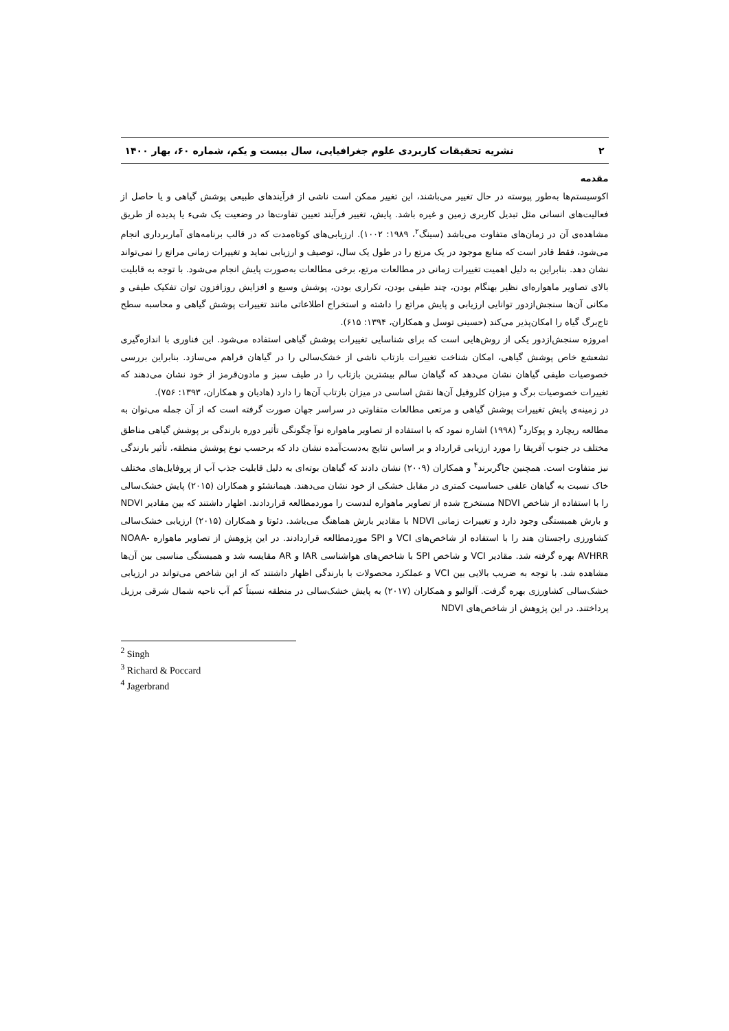۲ نشریه تحقیقات کاربردی علوم جغرافیایی، سال بیست و یکم، شماره ۶۰، بهار ۱۴۰۰
مقدمه
اکوسیستم‌ها به‌طور پیوسته در حال تغییر می‌باشند، این تغییر ممکن است ناشی از فرآیندهای طبیعی پوشش گیاهی و یا حاصل از فعالیت‌های انسانی مثل تبدیل کاربری زمین و غیره باشد. پایش، تغییر فرآیند تعیین تفاوت‌ها در وضعیت یک شیء یا پدیده از طریق مشاهده‌ی آن در زمان‌های متفاوت می‌باشد (سینگ<sup>۲</sup>، ۱۹۸۹: ۱۰۰۲). ارزیابی‌های کوتاه‌مدت که در قالب برنامه‌های آماربرداری انجام می‌شود، فقط قادر است که منابع موجود در یک مرتع را در طول یک سال، توصیف و ارزیابی نماید و تغییرات زمانی مراتع را نمی‌تواند نشان دهد. بنابراین به دلیل اهمیت تغییرات زمانی در مطالعات مرتع، برخی مطالعات به‌صورت پایش انجام می‌شود. با توجه به قابلیت بالای تصاویر ماهواره‌ای نظیر بهنگام بودن، چند طیفی بودن، تکراری بودن، پوشش وسیع و افزایش روزافزون توان تفکیک طیفی و مکانی آن‌ها سنجش‌ازدور توانایی ارزیابی و پایش مراتع را داشته و استخراج اطلاعاتی مانند تغییرات پوشش گیاهی و محاسبه سطح تاج‌برگ گیاه را امکان‌پذیر می‌کند (حسینی توسل و همکاران، ۱۳۹۴: ۶۱۵).
امروزه سنجش‌ازدور یکی از روش‌هایی است که برای شناسایی تغییرات پوشش گیاهی استفاده می‌شود. این فناوری با اندازه‌گیری تشعشع خاص پوشش گیاهی، امکان شناخت تغییرات بازتاب ناشی از خشک‌سالی را در گیاهان فراهم می‌سازد. بنابراین بررسی خصوصیات طیفی گیاهان نشان می‌دهد که گیاهان سالم بیشترین بازتاب را در طیف سبز و مادون‌قرمز از خود نشان می‌دهند که تغییرات خصوصیات برگ و میزان کلروفیل آن‌ها نقش اساسی در میزان بازتاب آن‌ها را دارد (هادیان و همکاران، ۱۳۹۳: ۷۵۶).
در زمینه‌ی پایش تغییرات پوشش گیاهی و مرتعی مطالعات متفاوتی در سراسر جهان صورت گرفته است که از آن جمله می‌توان به مطالعه ریچارد و پوکارد<sup>۳</sup> (۱۹۹۸) اشاره نمود که با استفاده از تصاویر ماهواره نوآ چگونگی تأثیر دوره بارندگی بر پوشش گیاهی مناطق مختلف در جنوب آفریقا را مورد ارزیابی قرارداد و بر اساس نتایج به‌دست‌آمده نشان داد که برحسب نوع پوشش منطقه، تأثیر بارندگی نیز متفاوت است. همچنین جاگربرند<sup>۴</sup> و همکاران (۲۰۰۹) نشان دادند که گیاهان بوته‌ای به دلیل قابلیت جذب آب از پروفایل‌های مختلف خاک نسبت به گیاهان علفی حساسیت کمتری در مقابل خشکی از خود نشان می‌دهند. هیمانشئو و همکاران (۲۰۱۵) پایش خشک‌سالی را با استفاده از شاخص NDVI مستخرج شده از تصاویر ماهواره لندست را موردمطالعه قراردادند. اظهار داشتند که بین مقادیر NDVI و بارش همبستگی وجود دارد و تغییرات زمانی NDVI با مقادیر بارش هماهنگ می‌باشد. دئوتا و همکاران (۲۰۱۵) ارزیابی خشک‌سالی کشاورزی راجستان هند را با استفاده از شاخص‌های VCI و SPI موردمطالعه قراردادند. در این پژوهش از تصاویر ماهواره NOAA-AVHRR بهره گرفته شد. مقادیر VCI و شاخص SPI با شاخص‌های هواشناسی IAR و AR مقایسه شد و همبستگی مناسبی بین آن‌ها مشاهده شد. با توجه به ضریب بالایی بین VCI و عملکرد محصولات با بارندگی اظهار داشتند که از این شاخص می‌تواند در ارزیابی خشک‌سالی کشاورزی بهره گرفت. آلوالیو و همکاران (۲۰۱۷) به پایش خشک‌سالی در منطقه نسبتاً کم آب ناحیه شمال شرقی برزیل پرداختند. در این پژوهش از شاخص‌های NDVI
<sup>2</sup> Singh
<sup>3</sup> Richard & Poccard
<sup>4</sup> Jagerbrand